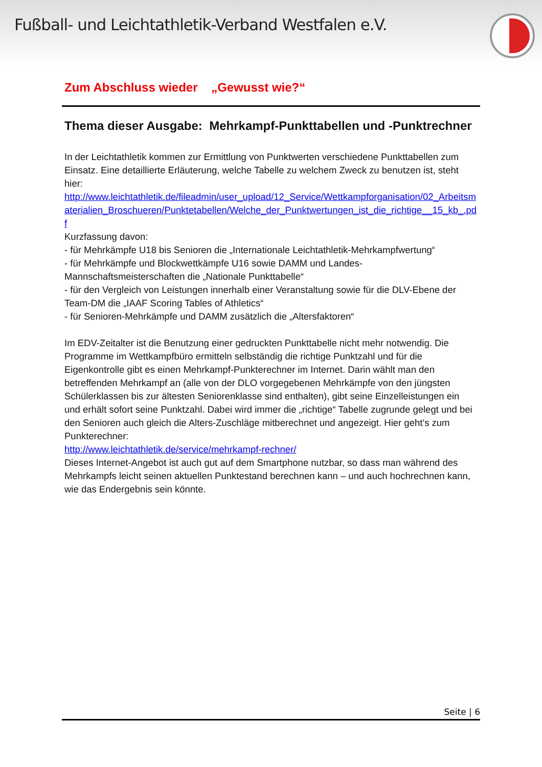Fußball- und Leichtathletik-Verband Westfalen e.V.
Zum Abschluss wieder „Gewusst wie?“
Thema dieser Ausgabe: Mehrkampf-Punkttabellen und -Punktrechner
In der Leichtathletik kommen zur Ermittlung von Punktwerten verschiedene Punkttabellen zum Einsatz. Eine detaillierte Erläuterung, welche Tabelle zu welchem Zweck zu benutzen ist, steht hier:
http://www.leichtathletik.de/fileadmin/user_upload/12_Service/Wettkampforganisation/02_Arbeitsmaterialien_Broschueren/Punktetabellen/Welche_der_Punktwertungen_ist_die_richtige__15_kb_.pdf
Kurzfassung davon:
- für Mehrkämpfe U18 bis Senioren die „Internationale Leichtathletik-Mehrkampfwertung“
- für Mehrkämpfe und Blockwettkämpfe U16 sowie DAMM und Landes-Mannschaftsmeisterschaften die „Nationale Punkttabelle“
- für den Vergleich von Leistungen innerhalb einer Veranstaltung sowie für die DLV-Ebene der Team-DM die „IAAF Scoring Tables of Athletics“
- für Senioren-Mehrkämpfe und DAMM zusätzlich die „Altersfaktoren“
Im EDV-Zeitalter ist die Benutzung einer gedruckten Punkttabelle nicht mehr notwendig. Die Programme im Wettkampfbüro ermitteln selbständig die richtige Punktzahl und für die Eigenkontrolle gibt es einen Mehrkampf-Punkterechner im Internet. Darin wählt man den betreffenden Mehrkampf an (alle von der DLO vorgegebenen Mehrkämpfe von den jüngsten Schülerklassen bis zur ältesten Seniorenklasse sind enthalten), gibt seine Einzelleistungen ein und erhält sofort seine Punktzahl. Dabei wird immer die „richtige“ Tabelle zugrunde gelegt und bei den Senioren auch gleich die Alters-Zuschläge mitberechnet und angezeigt. Hier geht’s zum Punkterechner:
http://www.leichtathletik.de/service/mehrkampf-rechner/
Dieses Internet-Angebot ist auch gut auf dem Smartphone nutzbar, so dass man während des Mehrkampfs leicht seinen aktuellen Punktestand berechnen kann – und auch hochrechnen kann, wie das Endergebnis sein könnte.
Seite | 6